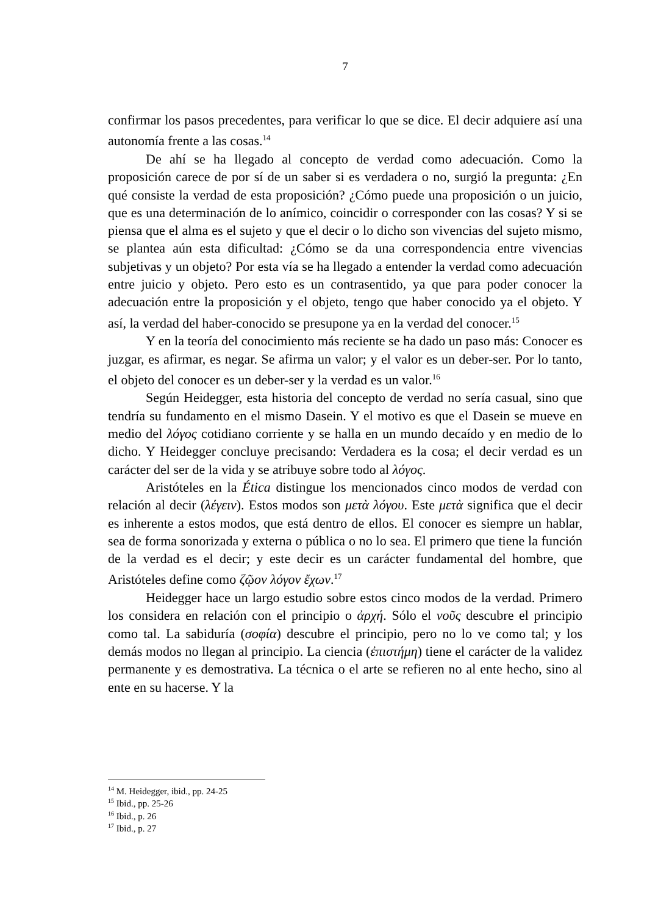7
confirmar los pasos precedentes, para verificar lo que se dice. El decir adquiere así una autonomía frente a las cosas.<sup>14</sup>
De ahí se ha llegado al concepto de verdad como adecuación. Como la proposición carece de por sí de un saber si es verdadera o no, surgió la pregunta: ¿En qué consiste la verdad de esta proposición? ¿Cómo puede una proposición o un juicio, que es una determinación de lo anímico, coincidir o corresponder con las cosas? Y si se piensa que el alma es el sujeto y que el decir o lo dicho son vivencias del sujeto mismo, se plantea aún esta dificultad: ¿Cómo se da una correspondencia entre vivencias subjetivas y un objeto? Por esta vía se ha llegado a entender la verdad como adecuación entre juicio y objeto. Pero esto es un contrasentido, ya que para poder conocer la adecuación entre la proposición y el objeto, tengo que haber conocido ya el objeto. Y así, la verdad del haber-conocido se presupone ya en la verdad del conocer.<sup>15</sup>
Y en la teoría del conocimiento más reciente se ha dado un paso más: Conocer es juzgar, es afirmar, es negar. Se afirma un valor; y el valor es un deber-ser. Por lo tanto, el objeto del conocer es un deber-ser y la verdad es un valor.<sup>16</sup>
Según Heidegger, esta historia del concepto de verdad no sería casual, sino que tendría su fundamento en el mismo Dasein. Y el motivo es que el Dasein se mueve en medio del λόγος cotidiano corriente y se halla en un mundo decaído y en medio de lo dicho. Y Heidegger concluye precisando: Verdadera es la cosa; el decir verdad es un carácter del ser de la vida y se atribuye sobre todo al λόγος.
Aristóteles en la Ética distingue los mencionados cinco modos de verdad con relación al decir (λέγειν). Estos modos son μετὰ λόγου. Este μετὰ significa que el decir es inherente a estos modos, que está dentro de ellos. El conocer es siempre un hablar, sea de forma sonorizada y externa o pública o no lo sea. El primero que tiene la función de la verdad es el decir; y este decir es un carácter fundamental del hombre, que Aristóteles define como ζῷον λόγον ἔχων.<sup>17</sup>
Heidegger hace un largo estudio sobre estos cinco modos de la verdad. Primero los considera en relación con el principio o ἀρχή. Sólo el νοῦς descubre el principio como tal. La sabiduría (σοφία) descubre el principio, pero no lo ve como tal; y los demás modos no llegan al principio. La ciencia (ἐπιστήμη) tiene el carácter de la validez permanente y es demostrativa. La técnica o el arte se refieren no al ente hecho, sino al ente en su hacerse. Y la
<sup>14</sup> M. Heidegger, ibid., pp. 24-25
<sup>15</sup> Ibid., pp. 25-26
<sup>16</sup> Ibid., p. 26
<sup>17</sup> Ibid., p. 27